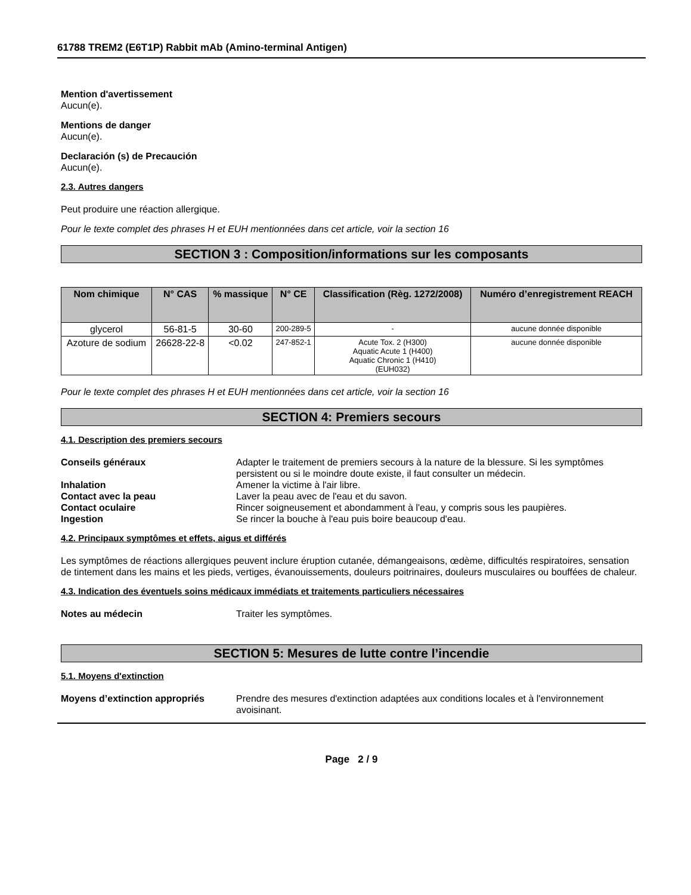61788 TREM2 (E6T1P) Rabbit mAb (Amino-terminal Antigen)
Mention d'avertissement
Aucun(e).
Mentions de danger
Aucun(e).
Declaración (s) de Precaución
Aucun(e).
2.3. Autres dangers
Peut produire une réaction allergique.
Pour le texte complet des phrases H et EUH mentionnées dans cet article, voir la section 16
SECTION 3 : Composition/informations sur les composants
| Nom chimique | N° CAS | % massique | N° CE | Classification (Règ. 1272/2008) | Numéro d’enregistrement REACH |
| --- | --- | --- | --- | --- | --- |
| glycerol | 56-81-5 | 30-60 | 200-289-5 | - | aucune donnée disponible |
| Azoture de sodium | 26628-22-8 | <0.02 | 247-852-1 | Acute Tox. 2 (H300) Aquatic Acute 1 (H400) Aquatic Chronic 1 (H410) (EUH032) | aucune donnée disponible |
Pour le texte complet des phrases H et EUH mentionnées dans cet article, voir la section 16
SECTION 4: Premiers secours
4.1. Description des premiers secours
Conseils généraux Adapter le traitement de premiers secours à la nature de la blessure. Si les symptômes persistent ou si le moindre doute existe, il faut consulter un médecin.
Inhalation Amener la victime à l'air libre.
Contact avec la peau Laver la peau avec de l'eau et du savon.
Contact oculaire Rincer soigneusement et abondamment à l'eau, y compris sous les paupières.
Ingestion Se rincer la bouche à l'eau puis boire beaucoup d'eau.
4.2. Principaux symptômes et effets, aigus et différés
Les symptômes de réactions allergiques peuvent inclure éruption cutanée, démangeaisons, œdème, difficultés respiratoires, sensation de tintement dans les mains et les pieds, vertiges, évanouissements, douleurs poitrinaires, douleurs musculaires ou bouffées de chaleur.
4.3. Indication des éventuels soins médicaux immédiats et traitements particuliers nécessaires
Notes au médecin Traiter les symptômes.
SECTION 5: Mesures de lutte contre l’incendie
5.1. Moyens d'extinction
Moyens d’extinction appropriés Prendre des mesures d'extinction adaptées aux conditions locales et à l'environnement avoisinant.
Page 2 / 9